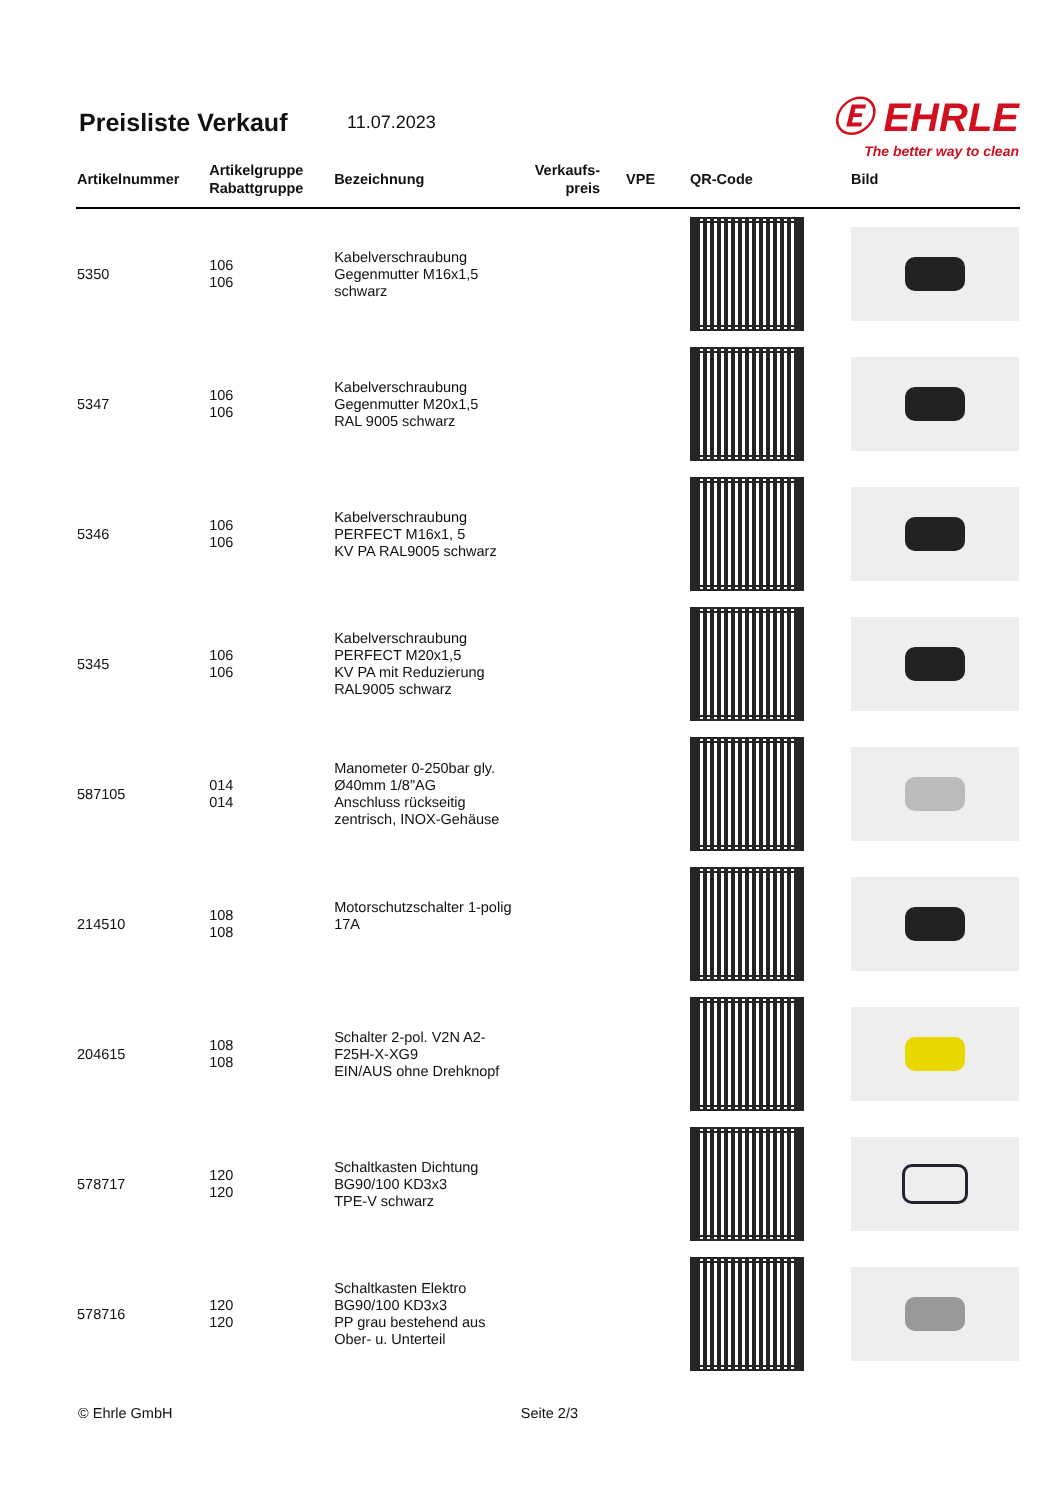Preisliste Verkauf
11.07.2023
Ⓔ EHRLE
The better way to clean
| Artikelnummer | Artikelgruppe Rabattgruppe | Bezeichnung | Verkaufs- preis | VPE | QR-Code | Bild |
| --- | --- | --- | --- | --- | --- | --- |
| 5350 | 106 106 | Kabelverschraubung Gegenmutter M16x1,5 schwarz | | | | |
| 5347 | 106 106 | Kabelverschraubung Gegenmutter M20x1,5 RAL 9005 schwarz | | | | |
| 5346 | 106 106 | Kabelverschraubung PERFECT M16x1, 5 KV PA RAL9005 schwarz | | | | |
| 5345 | 106 106 | Kabelverschraubung PERFECT M20x1,5 KV PA mit Reduzierung RAL9005 schwarz | | | | |
| 587105 | 014 014 | Manometer 0-250bar gly. Ø40mm 1/8"AG Anschluss rückseitig zentrisch, INOX-Gehäuse | | | | |
| 214510 | 108 108 | Motorschutzschalter 1-polig 17A | | | | |
| 204615 | 108 108 | Schalter 2-pol. V2N A2-F25H-X-XG9 EIN/AUS ohne Drehknopf | | | | |
| 578717 | 120 120 | Schaltkasten Dichtung BG90/100 KD3x3 TPE-V schwarz | | | | |
| 578716 | 120 120 | Schaltkasten Elektro BG90/100 KD3x3 PP grau bestehend aus Ober- u. Unterteil | | | | |
© Ehrle GmbH Seite 2/3